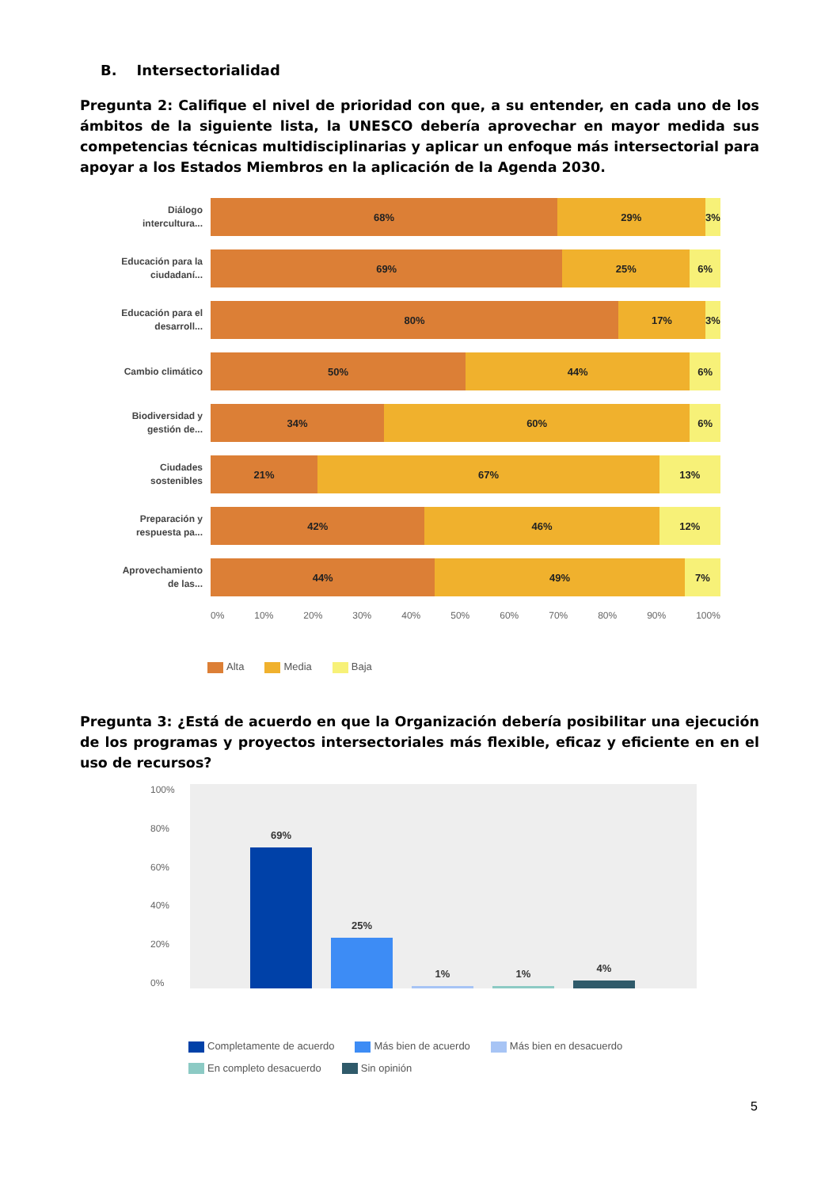B. Intersectorialidad
Pregunta 2: Califique el nivel de prioridad con que, a su entender, en cada uno de los ámbitos de la siguiente lista, la UNESCO debería aprovechar en mayor medida sus competencias técnicas multidisciplinarias y aplicar un enfoque más intersectorial para apoyar a los Estados Miembros en la aplicación de la Agenda 2030.
Diálogo intercultura...
68% 29% 3%
Educación para la ciudadaní...
69% 25% 6%
Educación para el desarroll...
80% 17% 3%
Cambio climático
50% 44% 6%
Biodiversidad y gestión de...
34% 60% 6%
Ciudades sostenibles
21% 67% 13%
Preparación y respuesta pa...
42% 46% 12%
Aprovechamiento de las...
44% 49% 7%
0% 10% 20% 30% 40% 50% 60% 70% 80% 90% 100%
Alta Media Baja
Pregunta 3: ¿Está de acuerdo en que la Organización debería posibilitar una ejecución de los programas y proyectos intersectoriales más flexible, eficaz y eficiente en en el uso de recursos?
100%
80%
60%
40%
20%
0%
69%
25%
1%
1%
4%
Completamente de acuerdo Más bien de acuerdo Más bien en desacuerdo En completo desacuerdo Sin opinión
5